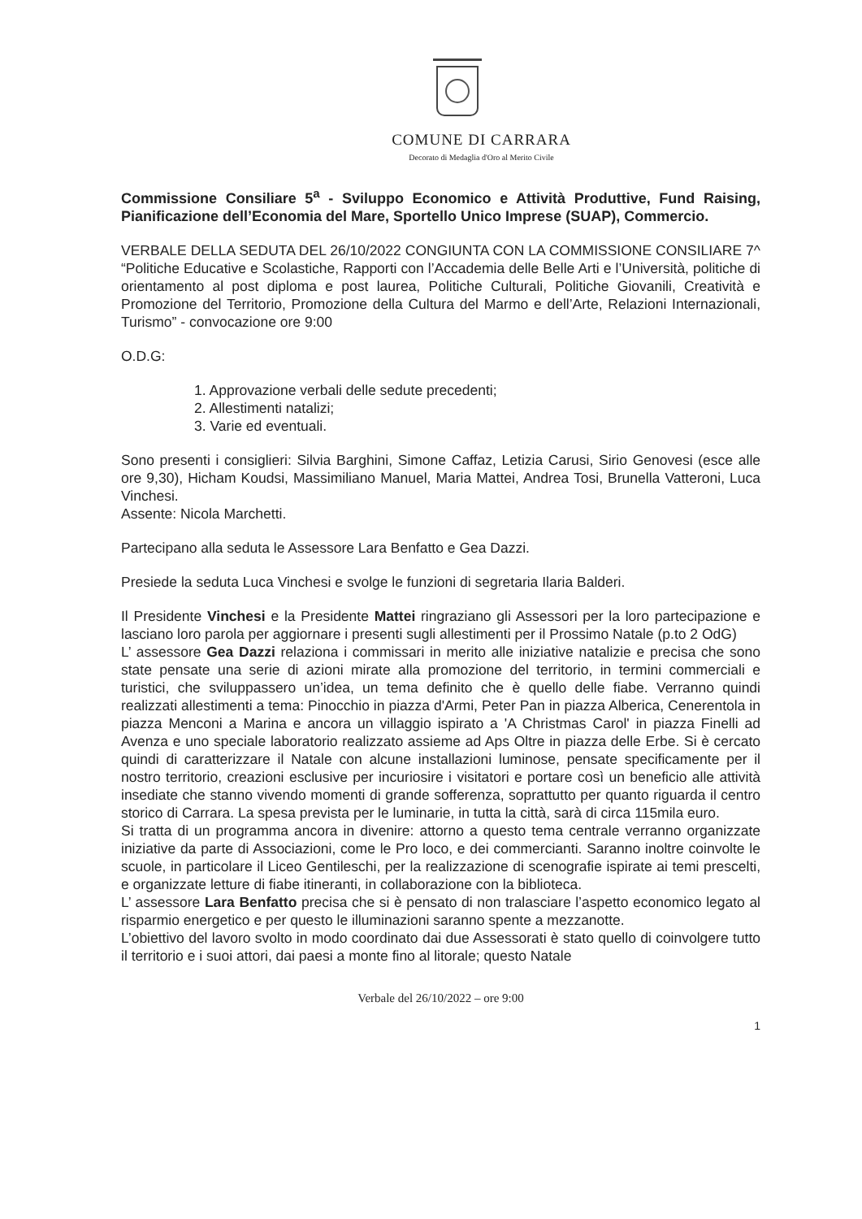COMUNE DI CARRARA
Decorato di Medaglia d'Oro al Merito Civile
Commissione Consiliare 5<sup>a</sup> - Sviluppo Economico e Attività Produttive, Fund Raising, Pianificazione dell’Economia del Mare, Sportello Unico Imprese (SUAP), Commercio.
VERBALE DELLA SEDUTA DEL 26/10/2022 CONGIUNTA CON LA COMMISSIONE CONSILIARE 7^ “Politiche Educative e Scolastiche, Rapporti con l’Accademia delle Belle Arti e l’Università, politiche di orientamento al post diploma e post laurea, Politiche Culturali, Politiche Giovanili, Creatività e Promozione del Territorio, Promozione della Cultura del Marmo e dell’Arte, Relazioni Internazionali, Turismo” - convocazione ore 9:00
O.D.G:
1. Approvazione verbali delle sedute precedenti;
2. Allestimenti natalizi;
3. Varie ed eventuali.
Sono presenti i consiglieri: Silvia Barghini, Simone Caffaz, Letizia Carusi, Sirio Genovesi (esce alle ore 9,30), Hicham Koudsi, Massimiliano Manuel, Maria Mattei, Andrea Tosi, Brunella Vatteroni, Luca Vinchesi.
Assente: Nicola Marchetti.
Partecipano alla seduta le Assessore Lara Benfatto e Gea Dazzi.
Presiede la seduta Luca Vinchesi e svolge le funzioni di segretaria Ilaria Balderi.
Il Presidente Vinchesi e la Presidente Mattei ringraziano gli Assessori per la loro partecipazione e lasciano loro parola per aggiornare i presenti sugli allestimenti per il Prossimo Natale (p.to 2 OdG)
L’ assessore Gea Dazzi relaziona i commissari in merito alle iniziative natalizie e precisa che sono state pensate una serie di azioni mirate alla promozione del territorio, in termini commerciali e turistici, che sviluppassero un’idea, un tema definito che è quello delle fiabe. Verranno quindi realizzati allestimenti a tema: Pinocchio in piazza d'Armi, Peter Pan in piazza Alberica, Cenerentola in piazza Menconi a Marina e ancora un villaggio ispirato a 'A Christmas Carol' in piazza Finelli ad Avenza e uno speciale laboratorio realizzato assieme ad Aps Oltre in piazza delle Erbe. Si è cercato quindi di caratterizzare il Natale con alcune installazioni luminose, pensate specificamente per il nostro territorio, creazioni esclusive per incuriosire i visitatori e portare così un beneficio alle attività insediate che stanno vivendo momenti di grande sofferenza, soprattutto per quanto riguarda il centro storico di Carrara. La spesa prevista per le luminarie, in tutta la città, sarà di circa 115mila euro.
Si tratta di un programma ancora in divenire: attorno a questo tema centrale verranno organizzate iniziative da parte di Associazioni, come le Pro loco, e dei commercianti. Saranno inoltre coinvolte le scuole, in particolare il Liceo Gentileschi, per la realizzazione di scenografie ispirate ai temi prescelti, e organizzate letture di fiabe itineranti, in collaborazione con la biblioteca.
L’ assessore Lara Benfatto precisa che si è pensato di non tralasciare l’aspetto economico legato al risparmio energetico e per questo le illuminazioni saranno spente a mezzanotte.
L’obiettivo del lavoro svolto in modo coordinato dai due Assessorati è stato quello di coinvolgere tutto il territorio e i suoi attori, dai paesi a monte fino al litorale; questo Natale
Verbale del 26/10/2022 – ore 9:00
1